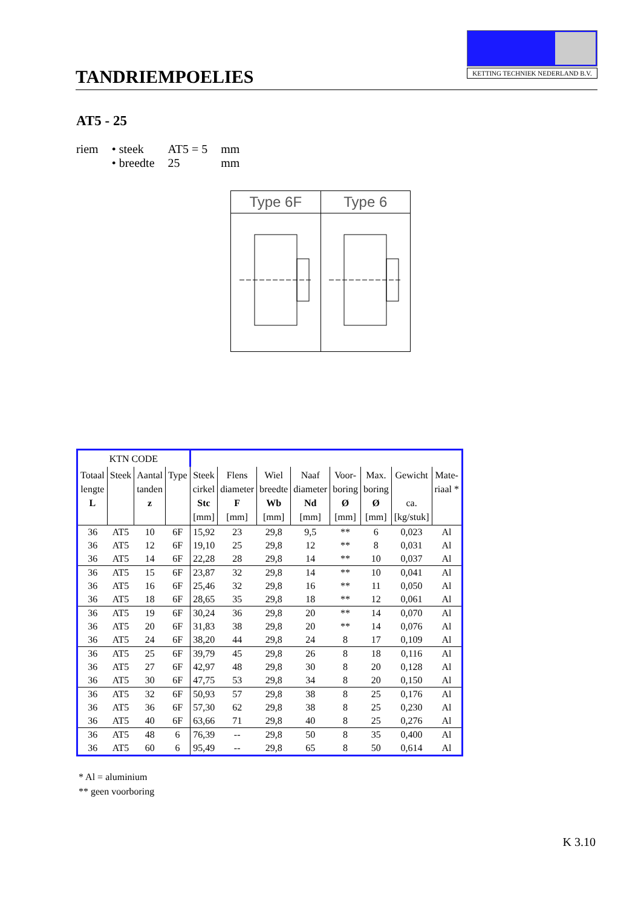TANDRIEMPOELIES
KETTING TECHNIEK NEDERLAND B.V.
AT5 - 25
| riem | • steek | AT5 = 5 | mm |
| | • breedte | 25 | mm |
Type 6F Type 6
| KTN CODE | | | | | | | | | | | |
| --- | --- | --- | --- | --- | --- | --- | --- | --- | --- | --- | --- |
| Totaal lengte L | Steek | Aantal tanden z | Type | Steek cirkel Stc [mm] | Flens diameter F [mm] | Wiel breedte Wb [mm] | Naaf diameter Nd [mm] | Voor- boring Ø [mm] | Max. boring Ø [mm] | Gewicht ca. [kg/stuk] | Mate- riaal * |
| 36 | AT5 | 10 | 6F | 15,92 | 23 | 29,8 | 9,5 | ** | 6 | 0,023 | Al |
| 36 | AT5 | 12 | 6F | 19,10 | 25 | 29,8 | 12 | ** | 8 | 0,031 | Al |
| 36 | AT5 | 14 | 6F | 22,28 | 28 | 29,8 | 14 | ** | 10 | 0,037 | Al |
| 36 | AT5 | 15 | 6F | 23,87 | 32 | 29,8 | 14 | ** | 10 | 0,041 | Al |
| 36 | AT5 | 16 | 6F | 25,46 | 32 | 29,8 | 16 | ** | 11 | 0,050 | Al |
| 36 | AT5 | 18 | 6F | 28,65 | 35 | 29,8 | 18 | ** | 12 | 0,061 | Al |
| 36 | AT5 | 19 | 6F | 30,24 | 36 | 29,8 | 20 | ** | 14 | 0,070 | Al |
| 36 | AT5 | 20 | 6F | 31,83 | 38 | 29,8 | 20 | ** | 14 | 0,076 | Al |
| 36 | AT5 | 24 | 6F | 38,20 | 44 | 29,8 | 24 | 8 | 17 | 0,109 | Al |
| 36 | AT5 | 25 | 6F | 39,79 | 45 | 29,8 | 26 | 8 | 18 | 0,116 | Al |
| 36 | AT5 | 27 | 6F | 42,97 | 48 | 29,8 | 30 | 8 | 20 | 0,128 | Al |
| 36 | AT5 | 30 | 6F | 47,75 | 53 | 29,8 | 34 | 8 | 20 | 0,150 | Al |
| 36 | AT5 | 32 | 6F | 50,93 | 57 | 29,8 | 38 | 8 | 25 | 0,176 | Al |
| 36 | AT5 | 36 | 6F | 57,30 | 62 | 29,8 | 38 | 8 | 25 | 0,230 | Al |
| 36 | AT5 | 40 | 6F | 63,66 | 71 | 29,8 | 40 | 8 | 25 | 0,276 | Al |
| 36 | AT5 | 48 | 6 | 76,39 | -- | 29,8 | 50 | 8 | 35 | 0,400 | Al |
| 36 | AT5 | 60 | 6 | 95,49 | -- | 29,8 | 65 | 8 | 50 | 0,614 | Al |
* Al = aluminium
** geen voorboring
K 3.10